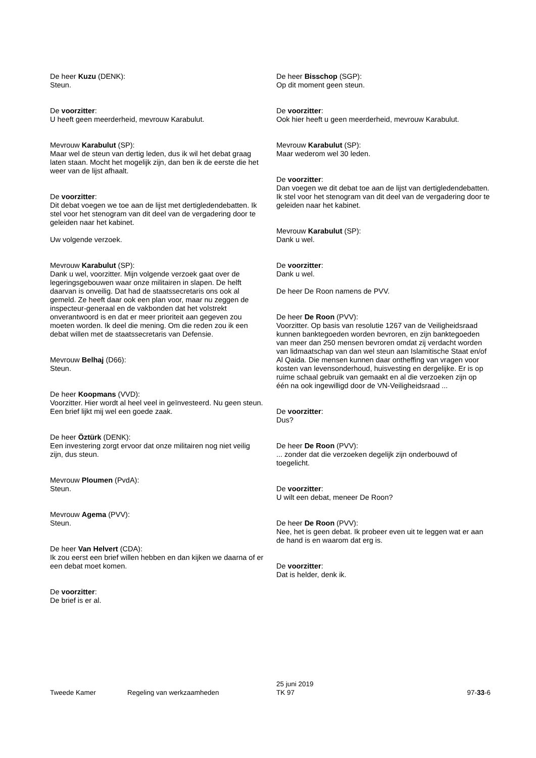De heer Kuzu (DENK):
Steun.
De voorzitter:
U heeft geen meerderheid, mevrouw Karabulut.
Mevrouw Karabulut (SP):
Maar wel de steun van dertig leden, dus ik wil het debat graag laten staan. Mocht het mogelijk zijn, dan ben ik de eerste die het weer van de lijst afhaalt.
De voorzitter:
Dit debat voegen we toe aan de lijst met dertigledendebatten. Ik stel voor het stenogram van dit deel van de vergadering door te geleiden naar het kabinet.
Uw volgende verzoek.
Mevrouw Karabulut (SP):
Dank u wel, voorzitter. Mijn volgende verzoek gaat over de legeringsgebouwen waar onze militairen in slapen. De helft daarvan is onveilig. Dat had de staatssecretaris ons ook al gemeld. Ze heeft daar ook een plan voor, maar nu zeggen de inspecteur-generaal en de vakbonden dat het volstrekt onverantwoord is en dat er meer prioriteit aan gegeven zou moeten worden. Ik deel die mening. Om die reden zou ik een debat willen met de staatssecretaris van Defensie.
Mevrouw Belhaj (D66):
Steun.
De heer Koopmans (VVD):
Voorzitter. Hier wordt al heel veel in geïnvesteerd. Nu geen steun. Een brief lijkt mij wel een goede zaak.
De heer Öztürk (DENK):
Een investering zorgt ervoor dat onze militairen nog niet veilig zijn, dus steun.
Mevrouw Ploumen (PvdA):
Steun.
Mevrouw Agema (PVV):
Steun.
De heer Van Helvert (CDA):
Ik zou eerst een brief willen hebben en dan kijken we daarna of er een debat moet komen.
De voorzitter:
De brief is er al.
De heer Bisschop (SGP):
Op dit moment geen steun.
De voorzitter:
Ook hier heeft u geen meerderheid, mevrouw Karabulut.
Mevrouw Karabulut (SP):
Maar wederom wel 30 leden.
De voorzitter:
Dan voegen we dit debat toe aan de lijst van dertigledendebatten. Ik stel voor het stenogram van dit deel van de vergadering door te geleiden naar het kabinet.
Mevrouw Karabulut (SP):
Dank u wel.
De voorzitter:
Dank u wel.
De heer De Roon namens de PVV.
De heer De Roon (PVV):
Voorzitter. Op basis van resolutie 1267 van de Veiligheidsraad kunnen banktegoeden worden bevroren, en zijn banktegoeden van meer dan 250 mensen bevroren omdat zij verdacht worden van lidmaatschap van dan wel steun aan Islamitische Staat en/of Al Qaida. Die mensen kunnen daar ontheffing van vragen voor kosten van levensonderhoud, huisvesting en dergelijke. Er is op ruime schaal gebruik van gemaakt en al die verzoeken zijn op één na ook ingewilligd door de VN-Veiligheidsraad ...
De voorzitter:
Dus?
De heer De Roon (PVV):
... zonder dat die verzoeken degelijk zijn onderbouwd of toegelicht.
De voorzitter:
U wilt een debat, meneer De Roon?
De heer De Roon (PVV):
Nee, het is geen debat. Ik probeer even uit te leggen wat er aan de hand is en waarom dat erg is.
De voorzitter:
Dat is helder, denk ik.
Tweede Kamer
Regeling van werkzaamheden
25 juni 2019
TK 97
97-33-6